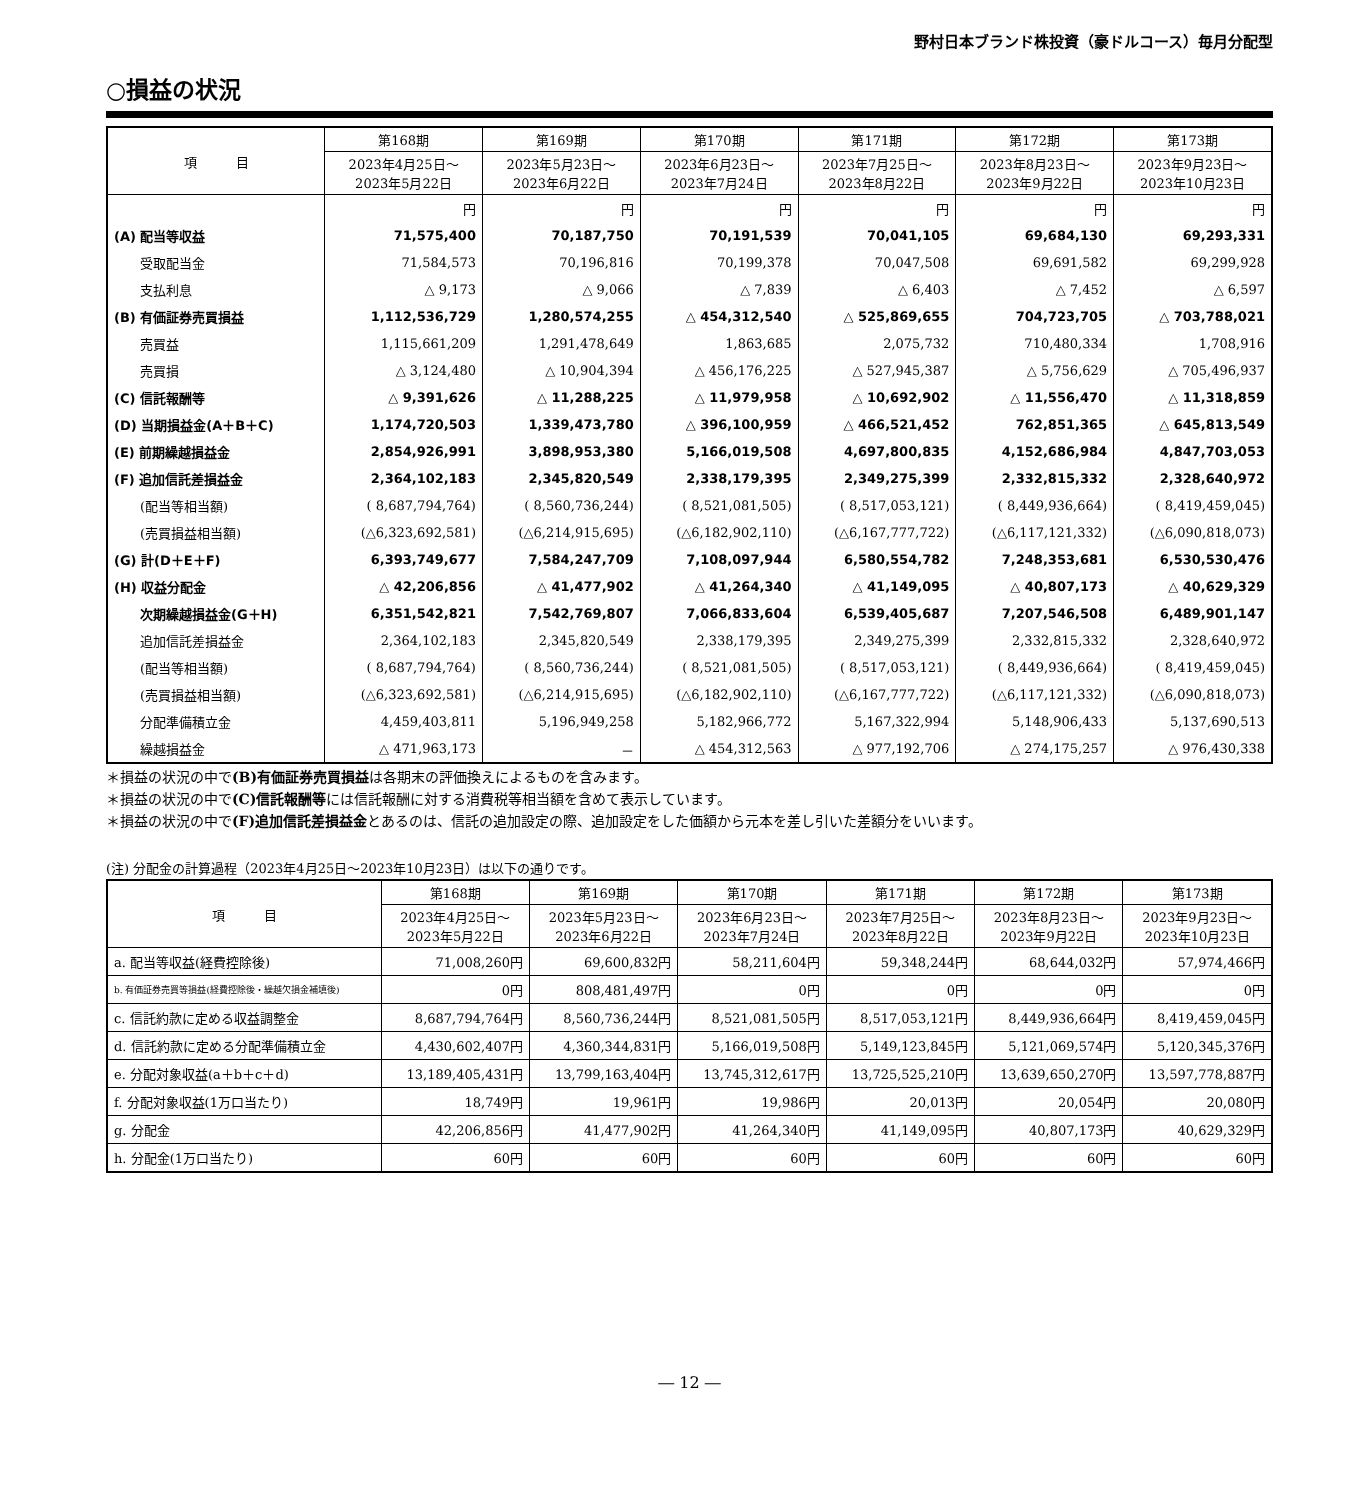野村日本ブランド株投資（豪ドルコース）毎月分配型
○損益の状況
| 項 目 | 第168期 | 第169期 | 第170期 | 第171期 | 第172期 | 第173期 |
| --- | --- | --- | --- | --- | --- | --- |
| | 2023年4月25日～ 2023年5月22日 | 2023年5月23日～ 2023年6月22日 | 2023年6月23日～ 2023年7月24日 | 2023年7月25日～ 2023年8月22日 | 2023年8月23日～ 2023年9月22日 | 2023年9月23日～ 2023年10月23日 |
| | 円 | 円 | 円 | 円 | 円 | 円 |
| (A) 配当等収益 | 71,575,400 | 70,187,750 | 70,191,539 | 70,041,105 | 69,684,130 | 69,293,331 |
| 受取配当金 | 71,584,573 | 70,196,816 | 70,199,378 | 70,047,508 | 69,691,582 | 69,299,928 |
| 支払利息 | △ 9,173 | △ 9,066 | △ 7,839 | △ 6,403 | △ 7,452 | △ 6,597 |
| (B) 有価証券売買損益 | 1,112,536,729 | 1,280,574,255 | △ 454,312,540 | △ 525,869,655 | 704,723,705 | △ 703,788,021 |
| 売買益 | 1,115,661,209 | 1,291,478,649 | 1,863,685 | 2,075,732 | 710,480,334 | 1,708,916 |
| 売買損 | △ 3,124,480 | △ 10,904,394 | △ 456,176,225 | △ 527,945,387 | △ 5,756,629 | △ 705,496,937 |
| (C) 信託報酬等 | △ 9,391,626 | △ 11,288,225 | △ 11,979,958 | △ 10,692,902 | △ 11,556,470 | △ 11,318,859 |
| (D) 当期損益金(A＋B＋C) | 1,174,720,503 | 1,339,473,780 | △ 396,100,959 | △ 466,521,452 | 762,851,365 | △ 645,813,549 |
| (E) 前期繰越損益金 | 2,854,926,991 | 3,898,953,380 | 5,166,019,508 | 4,697,800,835 | 4,152,686,984 | 4,847,703,053 |
| (F) 追加信託差損益金 | 2,364,102,183 | 2,345,820,549 | 2,338,179,395 | 2,349,275,399 | 2,332,815,332 | 2,328,640,972 |
| (配当等相当額) | ( 8,687,794,764) | ( 8,560,736,244) | ( 8,521,081,505) | ( 8,517,053,121) | ( 8,449,936,664) | ( 8,419,459,045) |
| (売買損益相当額) | (△6,323,692,581) | (△6,214,915,695) | (△6,182,902,110) | (△6,167,777,722) | (△6,117,121,332) | (△6,090,818,073) |
| (G) 計(D＋E＋F) | 6,393,749,677 | 7,584,247,709 | 7,108,097,944 | 6,580,554,782 | 7,248,353,681 | 6,530,530,476 |
| (H) 収益分配金 | △ 42,206,856 | △ 41,477,902 | △ 41,264,340 | △ 41,149,095 | △ 40,807,173 | △ 40,629,329 |
| 次期繰越損益金(G＋H) | 6,351,542,821 | 7,542,769,807 | 7,066,833,604 | 6,539,405,687 | 7,207,546,508 | 6,489,901,147 |
| 追加信託差損益金 | 2,364,102,183 | 2,345,820,549 | 2,338,179,395 | 2,349,275,399 | 2,332,815,332 | 2,328,640,972 |
| (配当等相当額) | ( 8,687,794,764) | ( 8,560,736,244) | ( 8,521,081,505) | ( 8,517,053,121) | ( 8,449,936,664) | ( 8,419,459,045) |
| (売買損益相当額) | (△6,323,692,581) | (△6,214,915,695) | (△6,182,902,110) | (△6,167,777,722) | (△6,117,121,332) | (△6,090,818,073) |
| 分配準備積立金 | 4,459,403,811 | 5,196,949,258 | 5,182,966,772 | 5,167,322,994 | 5,148,906,433 | 5,137,690,513 |
| 繰越損益金 | △ 471,963,173 | － | △ 454,312,563 | △ 977,192,706 | △ 274,175,257 | △ 976,430,338 |
＊損益の状況の中で(B)有価証券売買損益は各期末の評価換えによるものを含みます。
＊損益の状況の中で(C)信託報酬等には信託報酬に対する消費税等相当額を含めて表示しています。
＊損益の状況の中で(F)追加信託差損益金とあるのは、信託の追加設定の際、追加設定をした価額から元本を差し引いた差額分をいいます。
(注) 分配金の計算過程（2023年4月25日～2023年10月23日）は以下の通りです。
| 項 目 | 第168期 | 第169期 | 第170期 | 第171期 | 第172期 | 第173期 |
| --- | --- | --- | --- | --- | --- | --- |
| | 2023年4月25日～ 2023年5月22日 | 2023年5月23日～ 2023年6月22日 | 2023年6月23日～ 2023年7月24日 | 2023年7月25日～ 2023年8月22日 | 2023年8月23日～ 2023年9月22日 | 2023年9月23日～ 2023年10月23日 |
| a. 配当等収益(経費控除後) | 71,008,260円 | 69,600,832円 | 58,211,604円 | 59,348,244円 | 68,644,032円 | 57,974,466円 |
| b. 有価証券売買等損益(経費控除後・繰越欠損金補填後) | 0円 | 808,481,497円 | 0円 | 0円 | 0円 | 0円 |
| c. 信託約款に定める収益調整金 | 8,687,794,764円 | 8,560,736,244円 | 8,521,081,505円 | 8,517,053,121円 | 8,449,936,664円 | 8,419,459,045円 |
| d. 信託約款に定める分配準備積立金 | 4,430,602,407円 | 4,360,344,831円 | 5,166,019,508円 | 5,149,123,845円 | 5,121,069,574円 | 5,120,345,376円 |
| e. 分配対象収益(a＋b＋c＋d) | 13,189,405,431円 | 13,799,163,404円 | 13,745,312,617円 | 13,725,525,210円 | 13,639,650,270円 | 13,597,778,887円 |
| f. 分配対象収益(1万口当たり) | 18,749円 | 19,961円 | 19,986円 | 20,013円 | 20,054円 | 20,080円 |
| g. 分配金 | 42,206,856円 | 41,477,902円 | 41,264,340円 | 41,149,095円 | 40,807,173円 | 40,629,329円 |
| h. 分配金(1万口当たり) | 60円 | 60円 | 60円 | 60円 | 60円 | 60円 |
― 12 ―